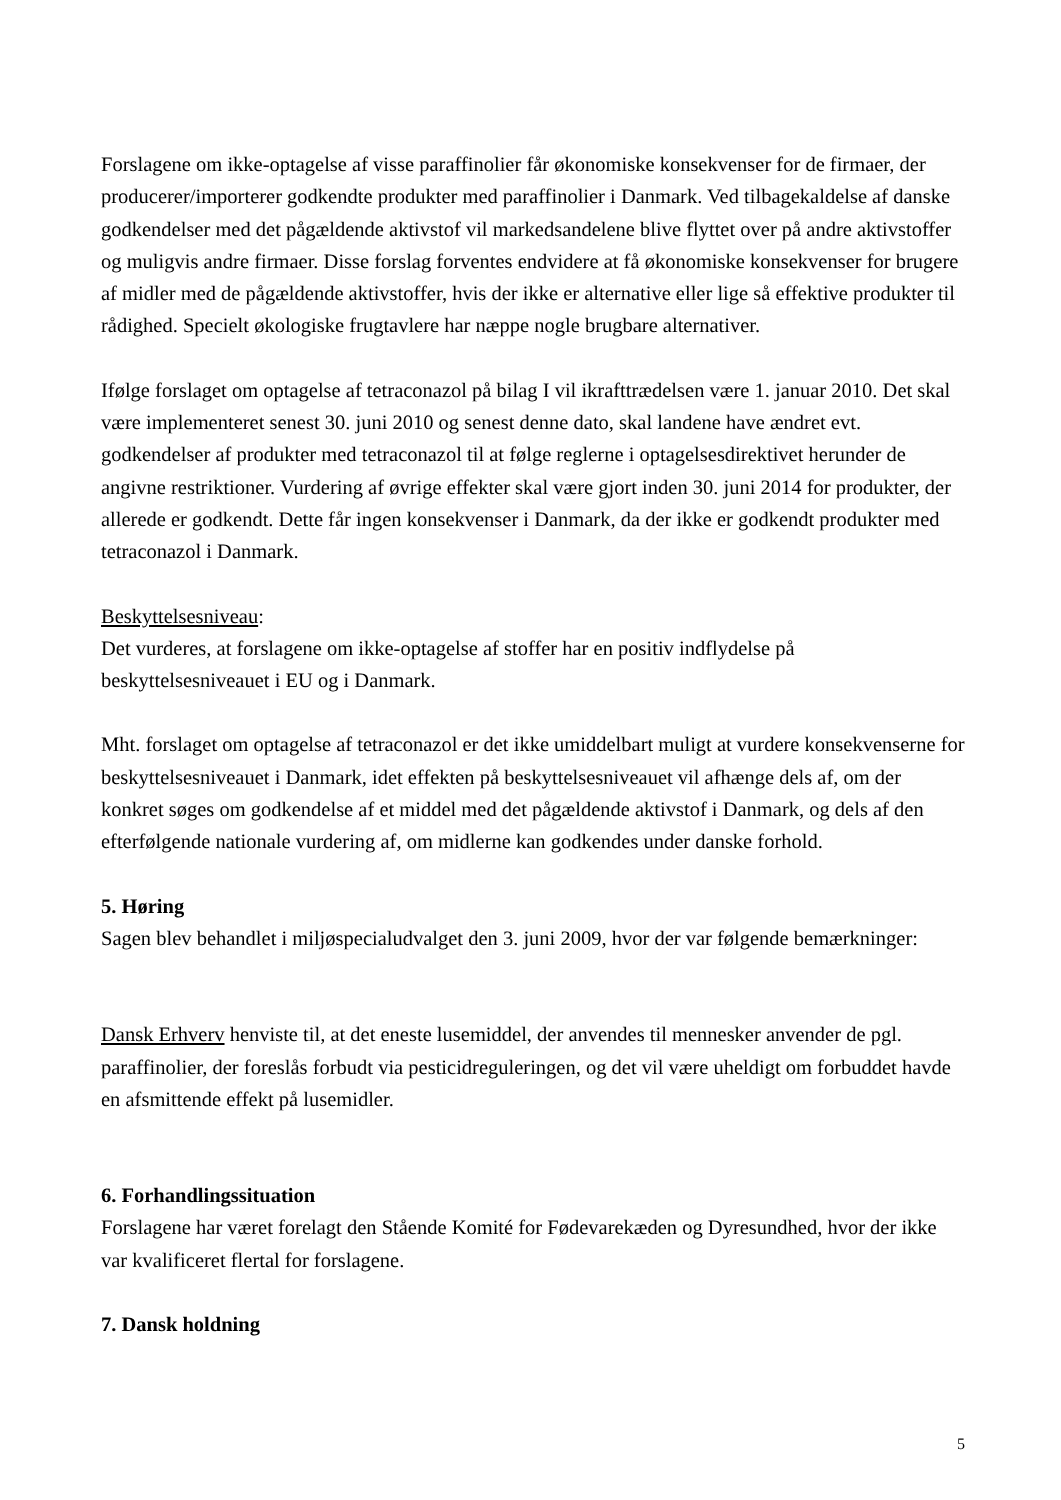Forslagene om ikke-optagelse af visse paraffinolier får økonomiske konsekvenser for de firmaer, der producerer/importerer godkendte produkter med paraffinolier i Danmark. Ved tilbagekaldelse af danske godkendelser med det pågældende aktivstof vil markedsandelene blive flyttet over på andre aktivstoffer og muligvis andre firmaer. Disse forslag forventes endvidere at få økonomiske konsekvenser for brugere af midler med de pågældende aktivstoffer, hvis der ikke er alternative eller lige så effektive produkter til rådighed. Specielt økologiske frugtavlere har næppe nogle brugbare alternativer.
Ifølge forslaget om optagelse af tetraconazol på bilag I vil ikrafttrædelsen være 1. januar 2010. Det skal være implementeret senest 30. juni 2010 og senest denne dato, skal landene have ændret evt. godkendelser af produkter med tetraconazol til at følge reglerne i optagelsesdirektivet herunder de angivne restriktioner. Vurdering af øvrige effekter skal være gjort inden 30. juni 2014 for produkter, der allerede er godkendt. Dette får ingen konsekvenser i Danmark, da der ikke er godkendt produkter med tetraconazol i Danmark.
Beskyttelsesniveau:
Det vurderes, at forslagene om ikke-optagelse af stoffer har en positiv indflydelse på beskyttelsesniveauet i EU og i Danmark.
Mht. forslaget om optagelse af tetraconazol er det ikke umiddelbart muligt at vurdere konsekvenserne for beskyttelsesniveauet i Danmark, idet effekten på beskyttelsesniveauet vil afhænge dels af, om der konkret søges om godkendelse af et middel med det pågældende aktivstof i Danmark, og dels af den efterfølgende nationale vurdering af, om midlerne kan godkendes under danske forhold.
5. Høring
Sagen blev behandlet i miljøspecialudvalget den 3. juni 2009, hvor der var følgende bemærkninger:
Dansk Erhverv henviste til, at det eneste lusemiddel, der anvendes til mennesker anvender de pgl. paraffinolier, der foreslås forbudt via pesticidreguleringen, og det vil være uheldigt om forbuddet havde en afsmittende effekt på lusemidler.
6. Forhandlingssituation
Forslagene har været forelagt den Stående Komité for Fødevarekæden og Dyresundhed, hvor der ikke var kvalificeret flertal for forslagene.
7. Dansk holdning
5